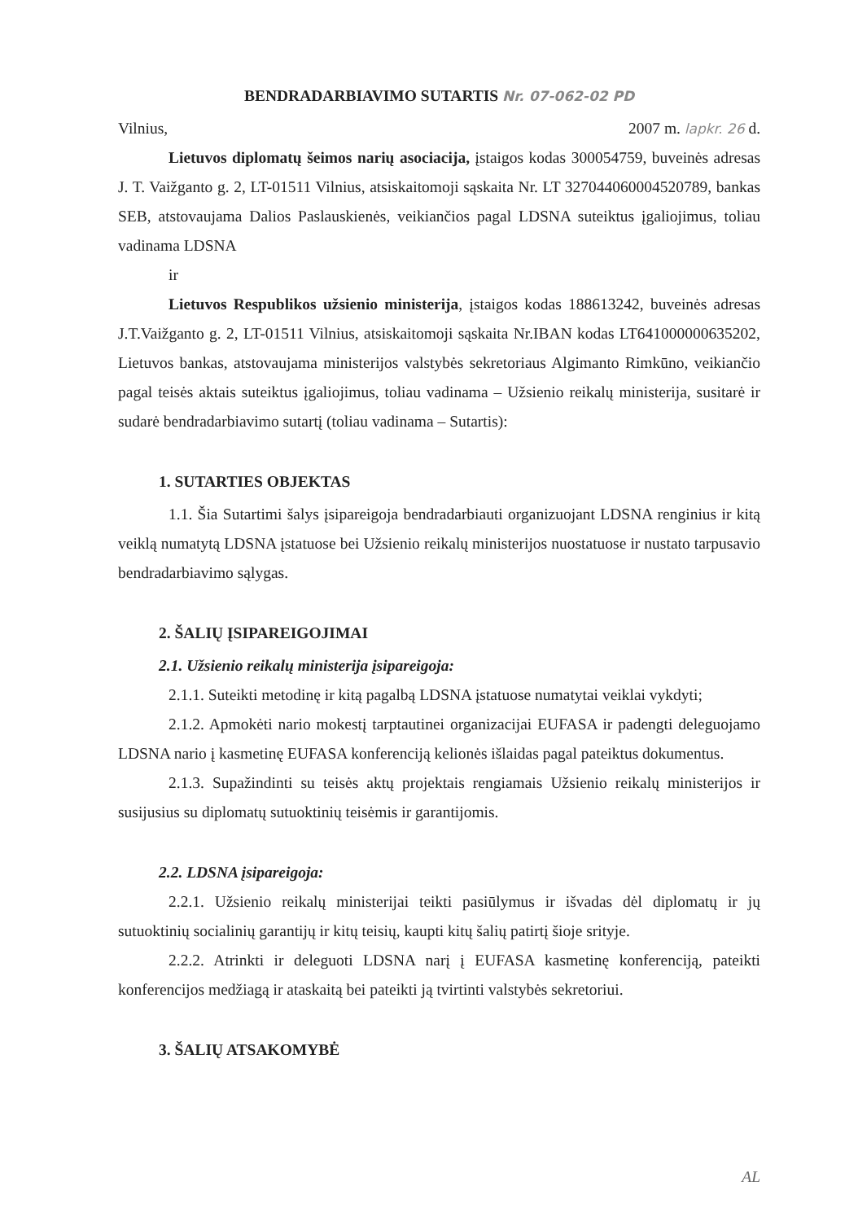BENDRADARBIAVIMO SUTARTIS Nr. 07-062-02 PD
Vilnius, 2007 m. lapkr. 26 d.
Lietuvos diplomatų šeimos narių asociacija, įstaigos kodas 300054759, buveinės adresas J. T. Vaižganto g. 2, LT-01511 Vilnius, atsiskaitomoji sąskaita Nr. LT 327044060004520789, bankas SEB, atstovaujama Dalios Paslauskienės, veikiančios pagal LDSNA suteiktus įgaliojimus, toliau vadinama LDSNA
ir
Lietuvos Respublikos užsienio ministerija, įstaigos kodas 188613242, buveinės adresas J.T.Vaižganto g. 2, LT-01511 Vilnius, atsiskaitomoji sąskaita Nr.IBAN kodas LT641000000635202, Lietuvos bankas, atstovaujama ministerijos valstybės sekretoriaus Algimanto Rimkūno, veikiančio pagal teisės aktais suteiktus įgaliojimus, toliau vadinama – Užsienio reikalų ministerija, susitarė ir sudarė bendradarbiavimo sutartį (toliau vadinama – Sutartis):
1. SUTARTIES OBJEKTAS
1.1. Šia Sutartimi šalys įsipareigoja bendradarbiauti organizuojant LDSNA renginius ir kitą veiklą numatytą LDSNA įstatuose bei Užsienio reikalų ministerijos nuostatuose ir nustato tarpusavio bendradarbiavimo sąlygas.
2. ŠALIŲ ĮSIPAREIGOJIMAI
2.1. Užsienio reikalų ministerija įsipareigoja:
2.1.1. Suteikti metodinę ir kitą pagalbą LDSNA įstatuose numatytai veiklai vykdyti;
2.1.2. Apmokėti nario mokestį tarptautinei organizacijai EUFASA ir padengti deleguojamo LDSNA nario į kasmetinę EUFASA konferenciją kelionės išlaidas pagal pateiktus dokumentus.
2.1.3. Supažindinti su teisės aktų projektais rengiamais Užsienio reikalų ministerijos ir susijusius su diplomatų sutuoktinių teisėmis ir garantijomis.
2.2. LDSNA įsipareigoja:
2.2.1. Užsienio reikalų ministerijai teikti pasiūlymus ir išvadas dėl diplomatų ir jų sutuoktinių socialinių garantijų ir kitų teisių, kaupti kitų šalių patirtį šioje srityje.
2.2.2. Atrinkti ir deleguoti LDSNA narį į EUFASA kasmetinę konferenciją, pateikti konferencijos medžiagą ir ataskaitą bei pateikti ją tvirtinti valstybės sekretoriui.
3. ŠALIŲ ATSAKOMYBĖ
AL